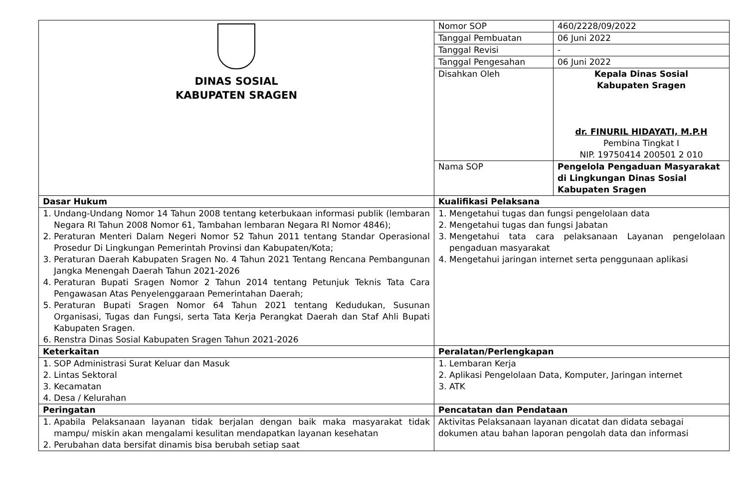| DINAS SOSIAL KABUPATEN SRAGEN | Nomor SOP | 460/2228/09/2022 |
| | Tanggal Pembuatan | 06 Juni 2022 |
| | Tanggal Revisi | - |
| | Tanggal Pengesahan | 06 Juni 2022 |
| | Disahkan Oleh | Kepala Dinas Sosial Kabupaten Sragen dr. FINURIL HIDAYATI, M.P.H Pembina Tingkat I NIP. 19750414 200501 2 010 |
| | Nama SOP | Pengelola Pengaduan Masyarakat di Lingkungan Dinas Sosial Kabupaten Sragen |
| Dasar Hukum | Kualifikasi Pelaksana | |
| 1. Undang-Undang Nomor 14 Tahun 2008 tentang keterbukaan informasi publik (lembaran Negara RI Tahun 2008 Nomor 61, Tambahan lembaran Negara RI Nomor 4846); 2. Peraturan Menteri Dalam Negeri Nomor 52 Tahun 2011 tentang Standar Operasional Prosedur Di Lingkungan Pemerintah Provinsi dan Kabupaten/Kota; 3. Peraturan Daerah Kabupaten Sragen No. 4 Tahun 2021 Tentang Rencana Pembangunan Jangka Menengah Daerah Tahun 2021-2026 4. Peraturan Bupati Sragen Nomor 2 Tahun 2014 tentang Petunjuk Teknis Tata Cara Pengawasan Atas Penyelenggaraan Pemerintahan Daerah; 5. Peraturan Bupati Sragen Nomor 64 Tahun 2021 tentang Kedudukan, Susunan Organisasi, Tugas dan Fungsi, serta Tata Kerja Perangkat Daerah dan Staf Ahli Bupati Kabupaten Sragen. 6. Renstra Dinas Sosial Kabupaten Sragen Tahun 2021-2026 | 1. Mengetahui tugas dan fungsi pengelolaan data 2. Mengetahui tugas dan fungsi Jabatan 3. Mengetahui tata cara pelaksanaan Layanan pengelolaan pengaduan masyarakat 4. Mengetahui jaringan internet serta penggunaan aplikasi | |
| Keterkaitan | Peralatan/Perlengkapan | |
| 1. SOP Administrasi Surat Keluar dan Masuk 2. Lintas Sektoral 3. Kecamatan 4. Desa / Kelurahan | 1. Lembaran Kerja 2. Aplikasi Pengelolaan Data, Komputer, Jaringan internet 3. ATK | |
| Peringatan | Pencatatan dan Pendataan | |
| 1. Apabila Pelaksanaan layanan tidak berjalan dengan baik maka masyarakat tidak mampu/ miskin akan mengalami kesulitan mendapatkan layanan kesehatan 2. Perubahan data bersifat dinamis bisa berubah setiap saat | Aktivitas Pelaksanaan layanan dicatat dan didata sebagai dokumen atau bahan laporan pengolah data dan informasi | |